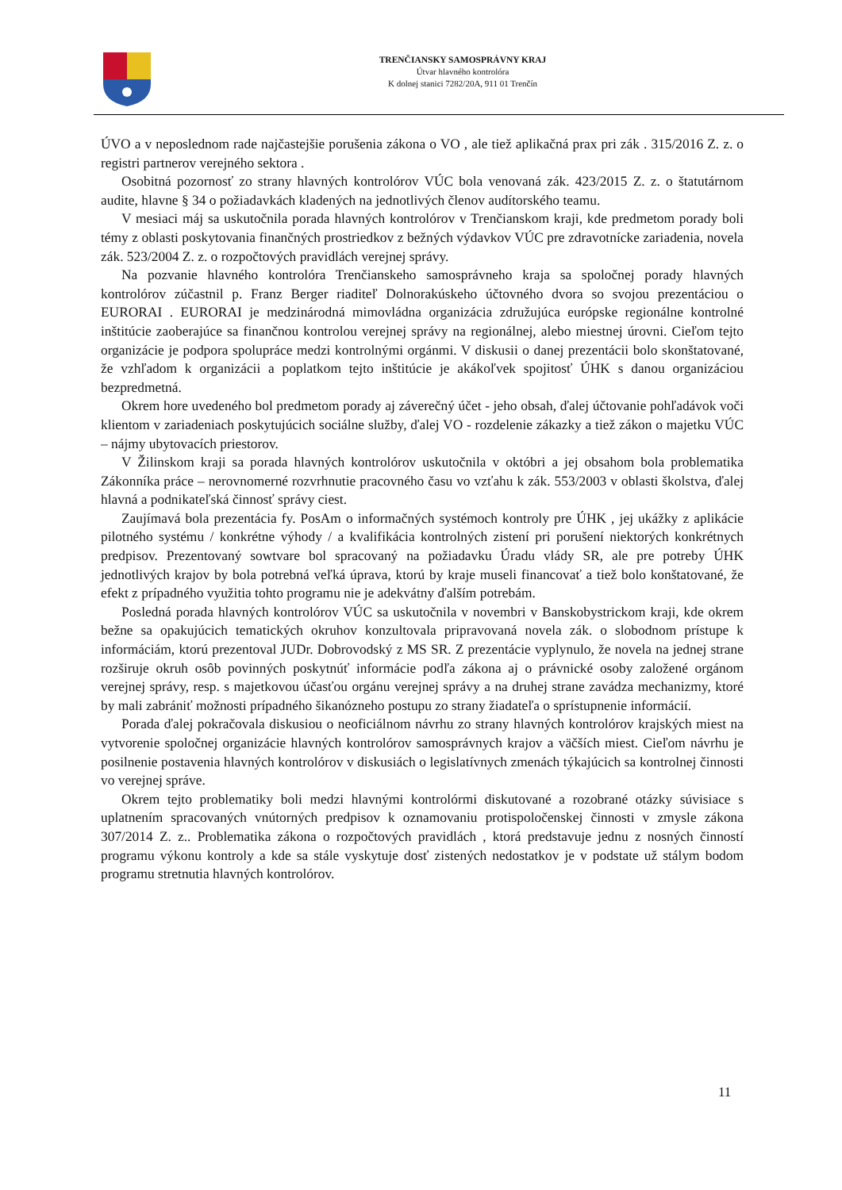TRENČIANSKY SAMOSPRÁVNY KRAJ
Útvar hlavného kontrolóra
K dolnej stanici 7282/20A, 911 01 Trenčín
ÚVO a v neposlednom rade najčastejšie porušenia zákona o VO , ale tiež aplikačná prax pri zák . 315/2016 Z. z. o registri partnerov verejného sektora .
Osobitná pozornosť zo strany hlavných kontrolórov VÚC bola venovaná zák. 423/2015 Z. z. o štatutárnom audite, hlavne § 34 o požiadavkách kladených na jednotlivých členov audítorského teamu.
V mesiaci máj sa uskutočnila porada hlavných kontrolórov v Trenčianskom kraji, kde predmetom porady boli témy z oblasti poskytovania finančných prostriedkov z bežných výdavkov VÚC pre zdravotnícke zariadenia, novela zák. 523/2004 Z. z. o rozpočtových pravidlách verejnej správy.
Na pozvanie hlavného kontrolóra Trenčianskeho samosprávneho kraja sa spoločnej porady hlavných kontrolórov zúčastnil p. Franz Berger riaditeľ Dolnorakúskeho účtovného dvora so svojou prezentáciou o EURORAI . EURORAI je medzinárodná mimovládna organizácia združujúca európske regionálne kontrolné inštitúcie zaoberajúce sa finančnou kontrolou verejnej správy na regionálnej, alebo miestnej úrovni. Cieľom tejto organizácie je podpora spolupráce medzi kontrolnými orgánmi. V diskusii o danej prezentácii bolo skonštatované, že vzhľadom k organizácii a poplatkom tejto inštitúcie je akákoľvek spojitosť ÚHK s danou organizáciou bezpredmetná.
Okrem hore uvedeného bol predmetom porady aj záverečný účet - jeho obsah, ďalej účtovanie pohľadávok voči klientom v zariadeniach poskytujúcich sociálne služby, ďalej VO - rozdelenie zákazky a tiež zákon o majetku VÚC – nájmy ubytovacích priestorov.
V Žilinskom kraji sa porada hlavných kontrolórov uskutočnila v októbri a jej obsahom bola problematika Zákonníka práce – nerovnomerné rozvrhnutie pracovného času vo vzťahu k zák. 553/2003 v oblasti školstva, ďalej hlavná a podnikateľská činnosť správy ciest.
Zaujímavá bola prezentácia fy. PosAm o informačných systémoch kontroly pre ÚHK , jej ukážky z aplikácie pilotného systému / konkrétne výhody / a kvalifikácia kontrolných zistení pri porušení niektorých konkrétnych predpisov. Prezentovaný sowtvare bol spracovaný na požiadavku Úradu vlády SR, ale pre potreby ÚHK jednotlivých krajov by bola potrebná veľká úprava, ktorú by kraje museli financovať a tiež bolo konštatované, že efekt z prípadného využitia tohto programu nie je adekvátny ďalším potrebám.
Posledná porada hlavných kontrolórov VÚC sa uskutočnila v novembri v Banskobystrickom kraji, kde okrem bežne sa opakujúcich tematických okruhov konzultovala pripravovaná novela zák. o slobodnom prístupe k informáciám, ktorú prezentoval JUDr. Dobrovodský z MS SR. Z prezentácie vyplynulo, že novela na jednej strane rozširuje okruh osôb povinných poskytnúť informácie podľa zákona aj o právnické osoby založené orgánom verejnej správy, resp. s majetkovou účasťou orgánu verejnej správy a na druhej strane zavádza mechanizmy, ktoré by mali zabrániť možnosti prípadného šikanózneho postupu zo strany žiadateľa o sprístupnenie informácií.
Porada ďalej pokračovala diskusiou o neoficiálnom návrhu zo strany hlavných kontrolórov krajských miest na vytvorenie spoločnej organizácie hlavných kontrolórov samosprávnych krajov a väčších miest. Cieľom návrhu je posilnenie postavenia hlavných kontrolórov v diskusiách o legislatívnych zmenách týkajúcich sa kontrolnej činnosti vo verejnej správe.
Okrem tejto problematiky boli medzi hlavnými kontrolórmi diskutované a rozobrané otázky súvisiace s uplatnením spracovaných vnútorných predpisov k oznamovaniu protispoločenskej činnosti v zmysle zákona 307/2014 Z. z.. Problematika zákona o rozpočtových pravidlách , ktorá predstavuje jednu z nosných činností programu výkonu kontroly a kde sa stále vyskytuje dosť zistených nedostatkov je v podstate už stálym bodom programu stretnutia hlavných kontrolórov.
11